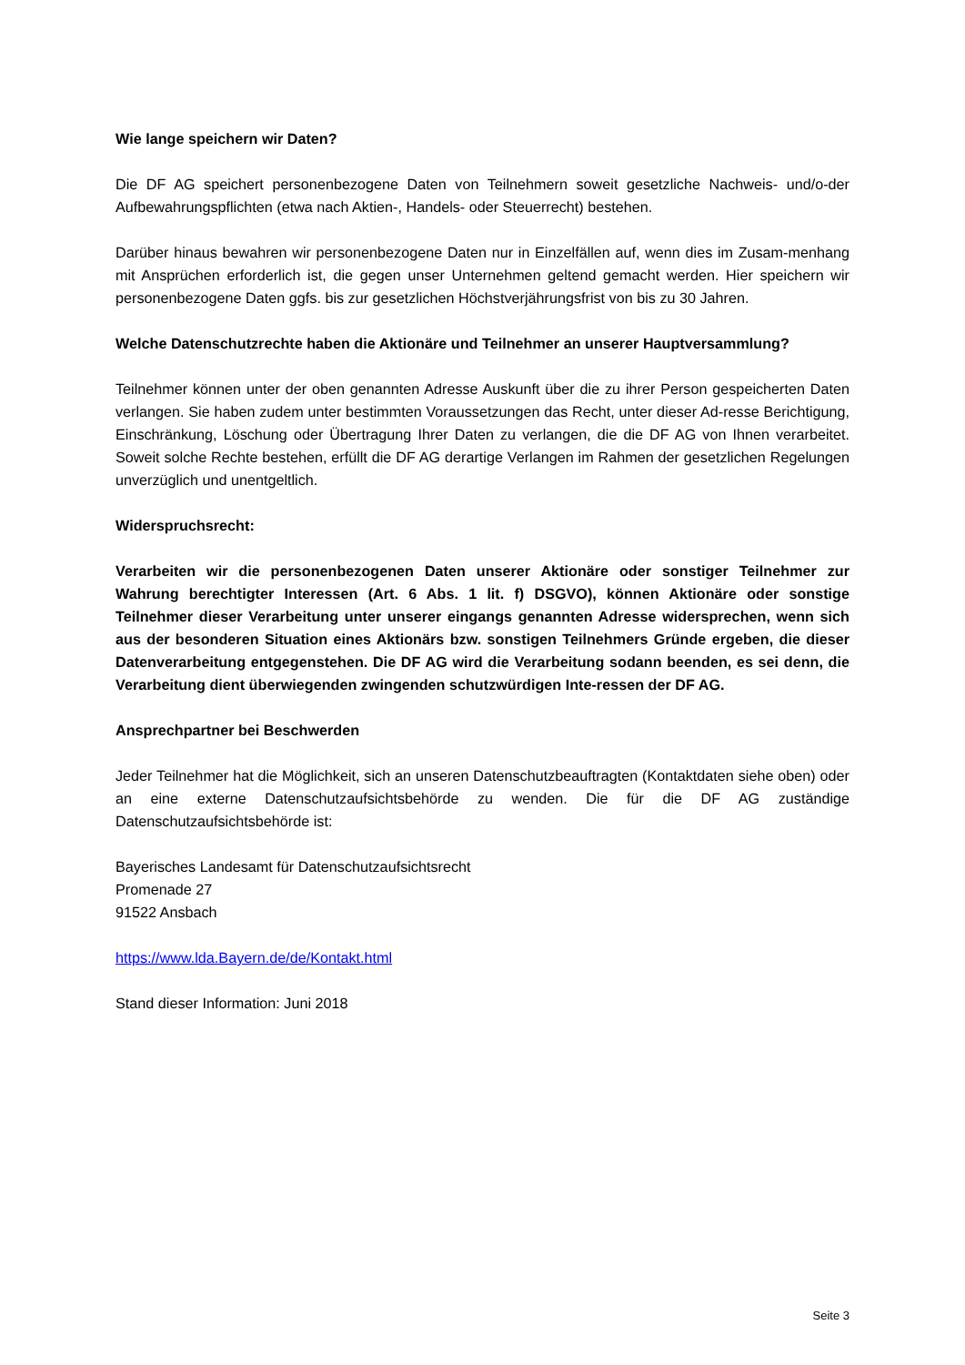Wie lange speichern wir Daten?
Die DF AG speichert personenbezogene Daten von Teilnehmern soweit gesetzliche Nachweis- und/o-der Aufbewahrungspflichten (etwa nach Aktien-, Handels- oder Steuerrecht) bestehen.
Darüber hinaus bewahren wir personenbezogene Daten nur in Einzelfällen auf, wenn dies im Zusam-menhang mit Ansprüchen erforderlich ist, die gegen unser Unternehmen geltend gemacht werden. Hier speichern wir personenbezogene Daten ggfs. bis zur gesetzlichen Höchstverjährungsfrist von bis zu 30 Jahren.
Welche Datenschutzrechte haben die Aktionäre und Teilnehmer an unserer Hauptversammlung?
Teilnehmer können unter der oben genannten Adresse Auskunft über die zu ihrer Person gespeicherten Daten verlangen. Sie haben zudem unter bestimmten Voraussetzungen das Recht, unter dieser Ad-resse Berichtigung, Einschränkung, Löschung oder Übertragung Ihrer Daten zu verlangen, die die DF AG von Ihnen verarbeitet. Soweit solche Rechte bestehen, erfüllt die DF AG derartige Verlangen im Rahmen der gesetzlichen Regelungen unverzüglich und unentgeltlich.
Widerspruchsrecht:
Verarbeiten wir die personenbezogenen Daten unserer Aktionäre oder sonstiger Teilnehmer zur Wahrung berechtigter Interessen (Art. 6 Abs. 1 lit. f) DSGVO), können Aktionäre oder sonstige Teilnehmer dieser Verarbeitung unter unserer eingangs genannten Adresse widersprechen, wenn sich aus der besonderen Situation eines Aktionärs bzw. sonstigen Teilnehmers Gründe ergeben, die dieser Datenverarbeitung entgegenstehen. Die DF AG wird die Verarbeitung sodann beenden, es sei denn, die Verarbeitung dient überwiegenden zwingenden schutzwürdigen Inte-ressen der DF AG.
Ansprechpartner bei Beschwerden
Jeder Teilnehmer hat die Möglichkeit, sich an unseren Datenschutzbeauftragten (Kontaktdaten siehe oben) oder an eine externe Datenschutzaufsichtsbehörde zu wenden. Die für die DF AG zuständige Datenschutzaufsichtsbehörde ist:
Bayerisches Landesamt für Datenschutzaufsichtsrecht
Promenade 27
91522 Ansbach
https://www.lda.Bayern.de/de/Kontakt.html
Stand dieser Information: Juni 2018
Seite 3